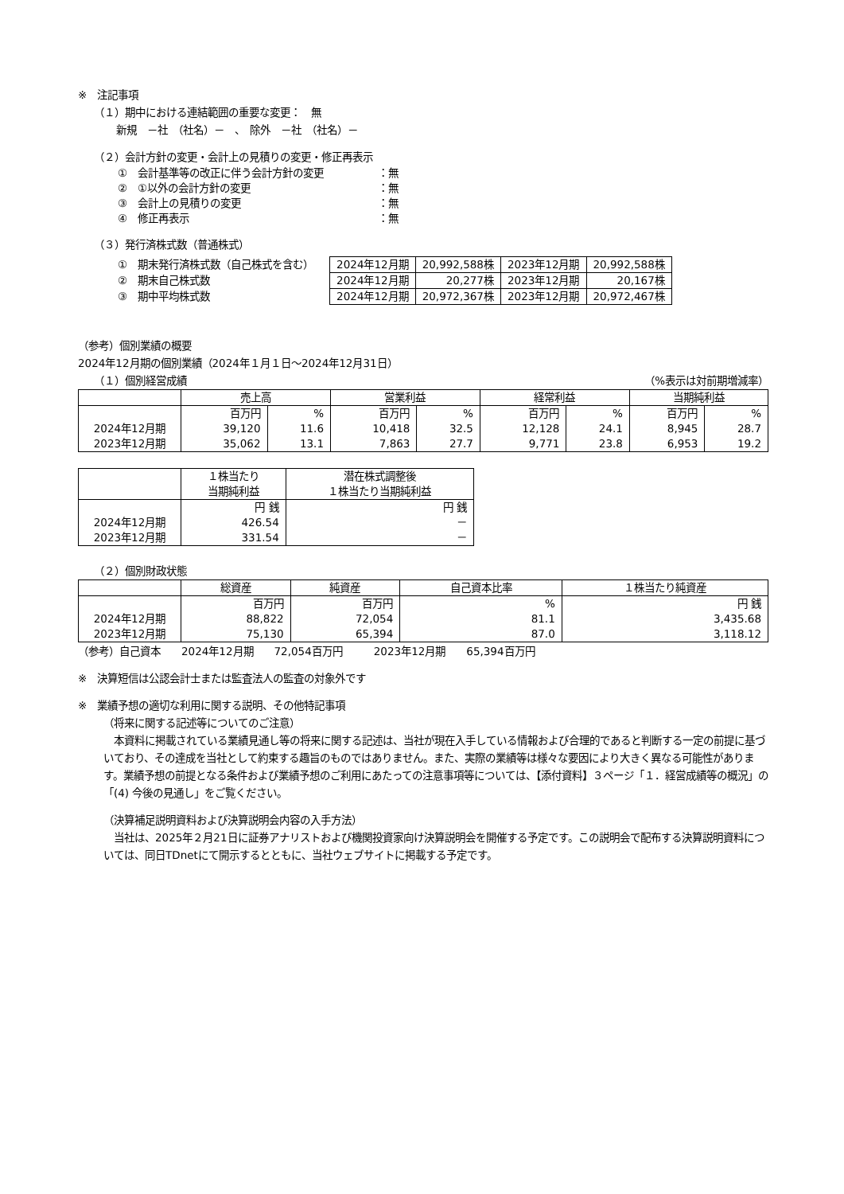※　注記事項
（１）期中における連結範囲の重要な変更：　無
新規　－社　（社名）－　、　除外　－社　（社名）－
（２）会計方針の変更・会計上の見積りの変更・修正再表示
| ① 会計基準等の改正に伴う会計方針の変更 | ：無 |
| ② ①以外の会計方針の変更 | ：無 |
| ③ 会計上の見積りの変更 | ：無 |
| ④ 修正再表示 | ：無 |
（３）発行済株式数（普通株式）
| ① 期末発行済株式数（自己株式を含む） |
| ② 期末自己株式数 |
| ③ 期中平均株式数 |
| 2024年12月期 | 20,992,588株 | 2023年12月期 | 20,992,588株 |
| 2024年12月期 | 20,277株 | 2023年12月期 | 20,167株 |
| 2024年12月期 | 20,972,367株 | 2023年12月期 | 20,972,467株 |
（参考）個別業績の概要
2024年12月期の個別業績（2024年１月１日～2024年12月31日）
（１）個別経営成績 （%表示は対前期増減率）
| | 売上高 | | 営業利益 | | 経常利益 | | 当期純利益 | |
| --- | --- | --- | --- | --- | --- | --- | --- | --- |
| | 百万円 | % | 百万円 | % | 百万円 | % | 百万円 | % |
| 2024年12月期 | 39,120 | 11.6 | 10,418 | 32.5 | 12,128 | 24.1 | 8,945 | 28.7 |
| 2023年12月期 | 35,062 | 13.1 | 7,863 | 27.7 | 9,771 | 23.8 | 6,953 | 19.2 |
| | １株当たり 当期純利益 | 潜在株式調整後 １株当たり当期純利益 |
| --- | --- | --- |
| | 円 銭 | 円 銭 |
| 2024年12月期 | 426.54 | － |
| 2023年12月期 | 331.54 | － |
（２）個別財政状態
| | 総資産 | 純資産 | 自己資本比率 | １株当たり純資産 |
| --- | --- | --- | --- | --- |
| | 百万円 | 百万円 | % | 円 銭 |
| 2024年12月期 | 88,822 | 72,054 | 81.1 | 3,435.68 |
| 2023年12月期 | 75,130 | 65,394 | 87.0 | 3,118.12 |
（参考）自己資本　　2024年12月期　　72,054百万円　　　2023年12月期　　65,394百万円
※　決算短信は公認会計士または監査法人の監査の対象外です
※　業績予想の適切な利用に関する説明、その他特記事項
（将来に関する記述等についてのご注意）
　本資料に掲載されている業績見通し等の将来に関する記述は、当社が現在入手している情報および合理的であると判断する一定の前提に基づいており、その達成を当社として約束する趣旨のものではありません。また、実際の業績等は様々な要因により大きく異なる可能性があります。業績予想の前提となる条件および業績予想のご利用にあたっての注意事項等については、【添付資料】３ページ「１．経営成績等の概況」の「(4) 今後の見通し」をご覧ください。
（決算補足説明資料および決算説明会内容の入手方法）
　当社は、2025年２月21日に証券アナリストおよび機関投資家向け決算説明会を開催する予定です。この説明会で配布する決算説明資料については、同日TDnetにて開示するとともに、当社ウェブサイトに掲載する予定です。